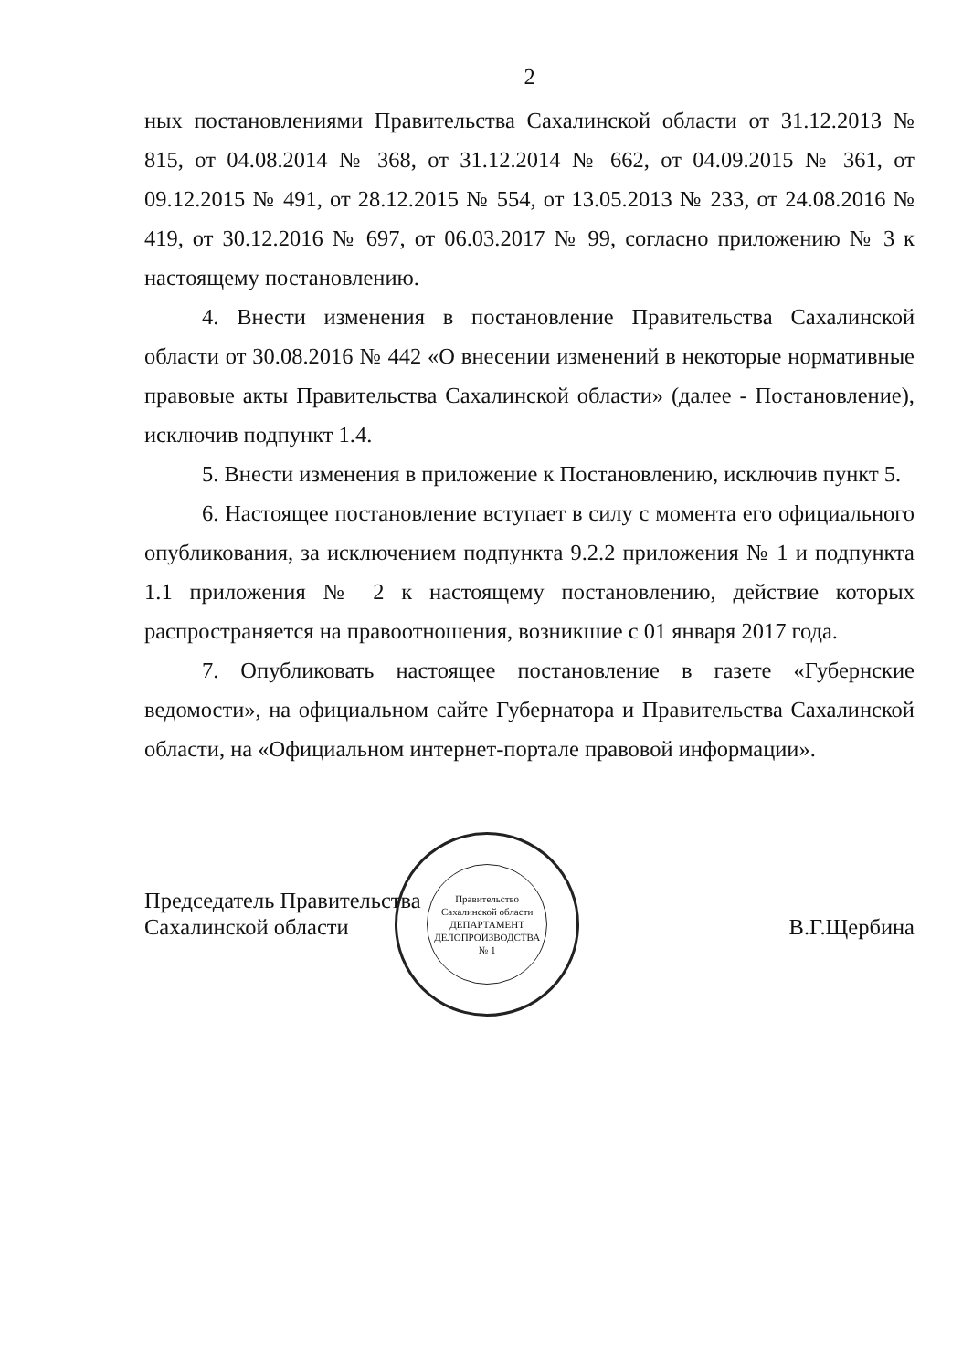2
ных постановлениями Правительства Сахалинской области от 31.12.2013 № 815, от 04.08.2014 № 368, от 31.12.2014 № 662, от 04.09.2015 № 361, от 09.12.2015 № 491, от 28.12.2015 № 554, от 13.05.2013 № 233, от 24.08.2016 № 419, от 30.12.2016 № 697, от 06.03.2017 № 99, согласно приложению № 3 к настоящему постановлению.
4. Внести изменения в постановление Правительства Сахалинской области от 30.08.2016 № 442 «О внесении изменений в некоторые нормативные правовые акты Правительства Сахалинской области» (далее - Постановление), исключив подпункт 1.4.
5. Внести изменения в приложение к Постановлению, исключив пункт 5.
6. Настоящее постановление вступает в силу с момента его официального опубликования, за исключением подпункта 9.2.2 приложения № 1 и подпункта 1.1 приложения № 2 к настоящему постановлению, действие которых распространяется на правоотношения, возникшие с 01 января 2017 года.
7. Опубликовать настоящее постановление в газете «Губернские ведомости», на официальном сайте Губернатора и Правительства Сахалинской области, на «Официальном интернет-портале правовой информации».
Председатель Правительства
Сахалинской области
Правительство Сахалинской области
ДЕПАРТАМЕНТ
ДЕЛОПРОИЗВОДСТВА
№ 1
В.Г.Щербина